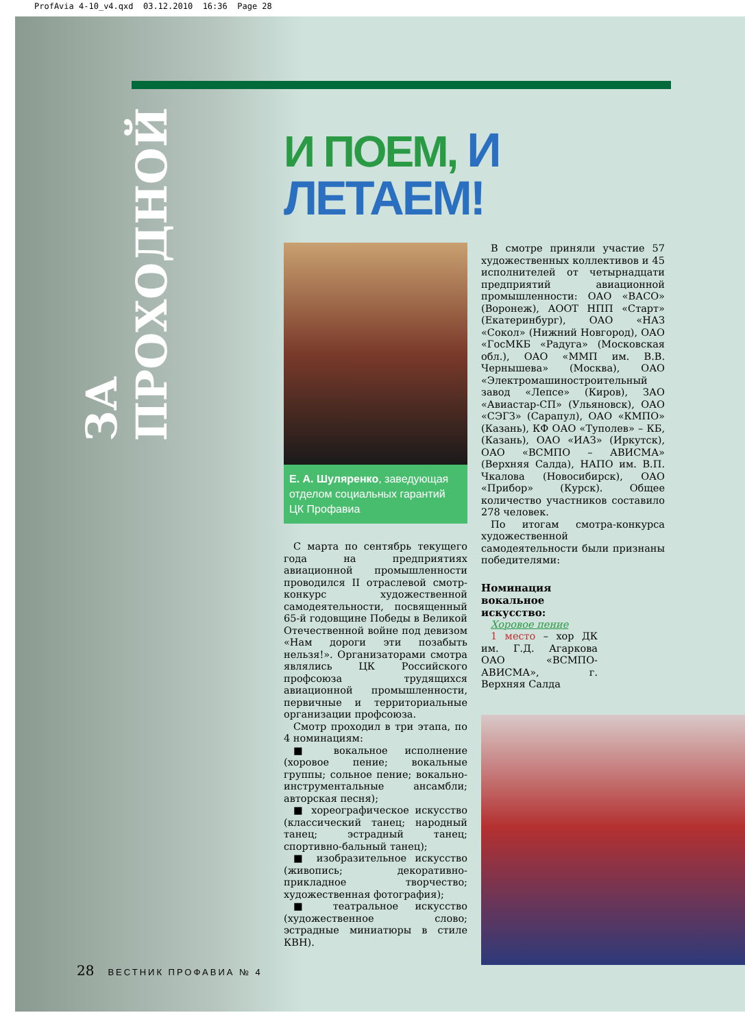ProfAvia 4-10_v4.qxd 03.12.2010 16:36 Page 28
ЗА ПРОХОДНОЙ
И ПОЕМ, И ЛЕТАЕМ!
Е. А. Шуляренко, заведующая отделом социальных гарантий ЦК Профавиа
С марта по сентябрь текущего года на предприятиях авиационной промышленности проводился II отраслевой смотр-конкурс художественной самодеятельности, посвященный 65-й годовщине Победы в Великой Отечественной войне под девизом «Нам дороги эти позабыть нельзя!». Организаторами смотра являлись ЦК Российского профсоюза трудящихся авиационной промышленности, первичные и территориальные организации профсоюза.
Смотр проходил в три этапа, по 4 номинациям:
■ вокальное исполнение (хоровое пение; вокальные группы; сольное пение; вокально-инструментальные ансамбли; авторская песня);
■ хореографическое искусство (классический танец; народный танец; эстрадный танец; спортивно-бальный танец);
■ изобразительное искусство (живопись; декоративно-прикладное творчество; художественная фотография);
■ театральное искусство (художественное слово; эстрадные миниатюры в стиле КВН).
В смотре приняли участие 57 художественных коллективов и 45 исполнителей от четырнадцати предприятий авиационной промышленности: ОАО «ВАСО» (Воронеж), АООТ НПП «Старт» (Екатеринбург), ОАО «НАЗ «Сокол» (Нижний Новгород), ОАО «ГосМКБ «Радуга» (Московская обл.), ОАО «ММП им. В.В. Чернышева» (Москва), ОАО «Электромашиностроительный завод «Лепсе» (Киров), ЗАО «Авиастар-СП» (Ульяновск), ОАО «СЭГЗ» (Сарапул), ОАО «КМПО» (Казань), КФ ОАО «Туполев» – КБ, (Казань), ОАО «ИАЗ» (Иркутск), ОАО «ВСМПО – АВИСМА» (Верхняя Салда), НАПО им. В.П. Чкалова (Новосибирск), ОАО «Прибор» (Курск). Общее количество участников составило 278 человек.
По итогам смотра-конкурса художественной самодеятельности были признаны победителями:
Номинация
вокальное
искусство:
Хоровое пение
1 место – хор ДК им. Г.Д. Агаркова ОАО «ВСМПО-АВИСМА», г. Верхняя Салда
28 ВЕСТНИК ПРОФАВИА № 4